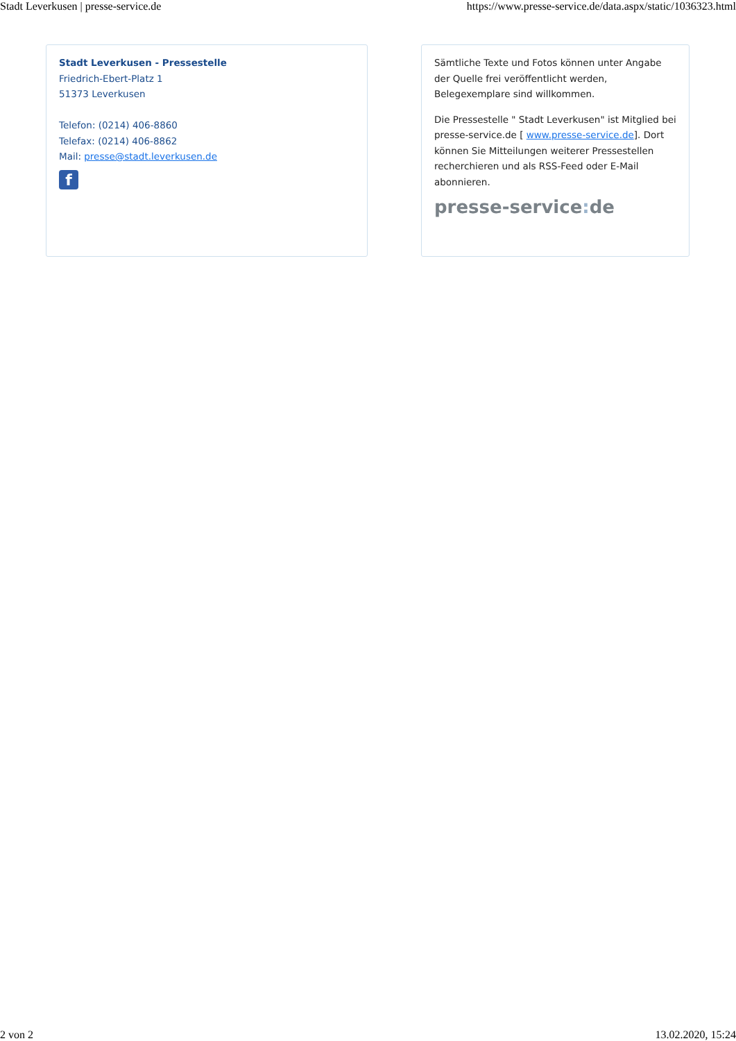Stadt Leverkusen | presse-service.de https://www.presse-service.de/data.aspx/static/1036323.html
Stadt Leverkusen - Pressestelle
Friedrich-Ebert-Platz 1
51373 Leverkusen
Telefon: (0214) 406-8860
Telefax: (0214) 406-8862
Mail: presse@stadt.leverkusen.de
f
Sämtliche Texte und Fotos können unter Angabe der Quelle frei veröffentlicht werden, Belegexemplare sind willkommen.
Die Pressestelle " Stadt Leverkusen" ist Mitglied bei presse-service.de [ www.presse-service.de]. Dort können Sie Mitteilungen weiterer Pressestellen recherchieren und als RSS-Feed oder E-Mail abonnieren.
presse-service: de
2 von 2 13.02.2020, 15:24